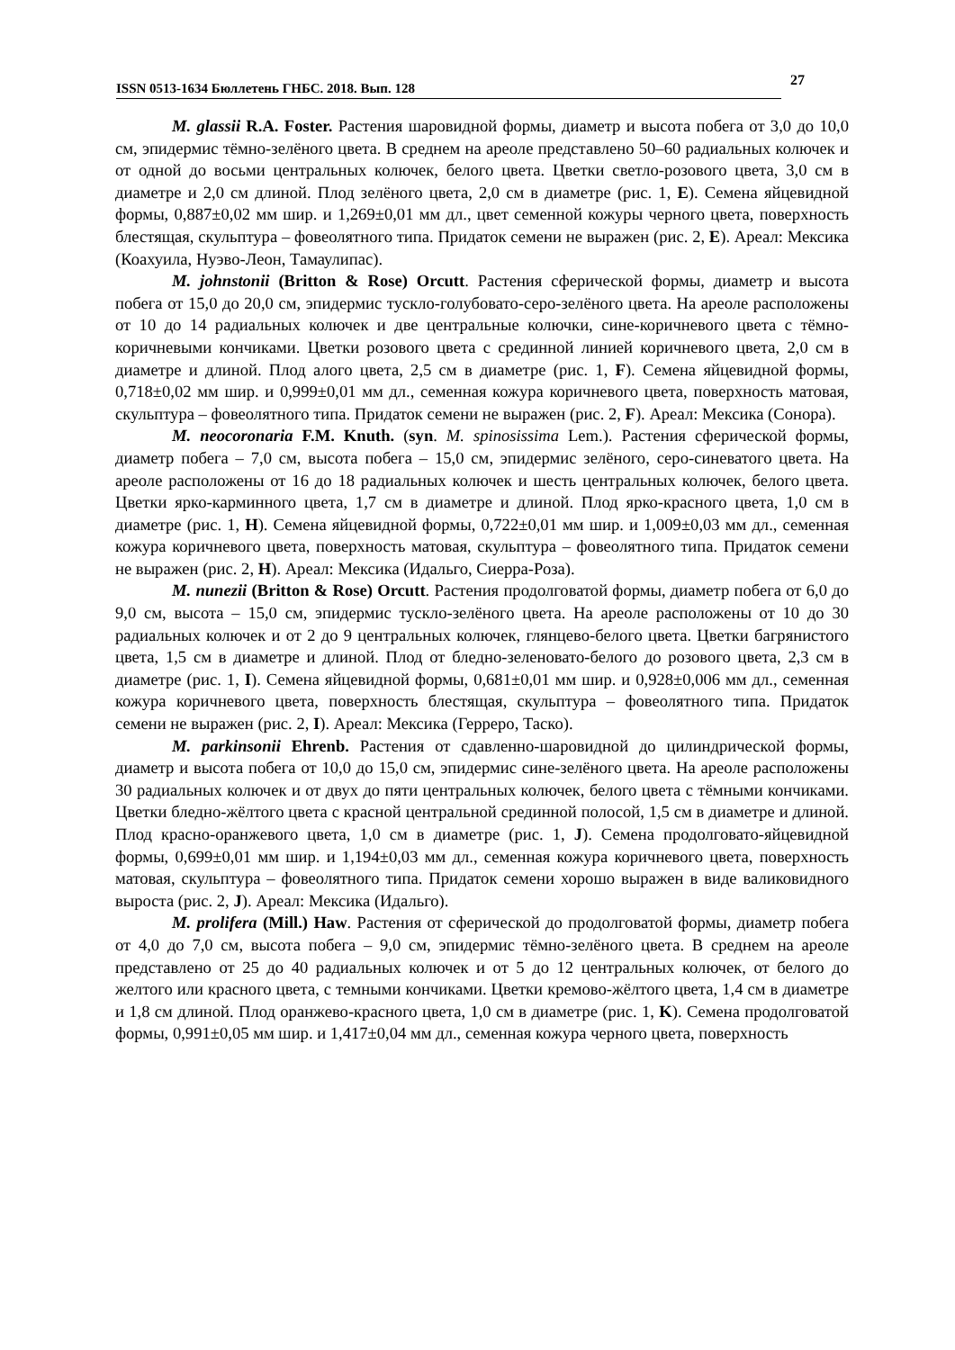ISSN 0513-1634 Бюллетень ГНБС. 2018. Вып. 128
27
M. glassii R.A. Foster. Растения шаровидной формы, диаметр и высота побега от 3,0 до 10,0 см, эпидермис тёмно-зелёного цвета. В среднем на ареоле представлено 50–60 радиальных колючек и от одной до восьми центральных колючек, белого цвета. Цветки светло-розового цвета, 3,0 см в диаметре и 2,0 см длиной. Плод зелёного цвета, 2,0 см в диаметре (рис. 1, E). Семена яйцевидной формы, 0,887±0,02 мм шир. и 1,269±0,01 мм дл., цвет семенной кожуры черного цвета, поверхность блестящая, скульптура – фовеолятного типа. Придаток семени не выражен (рис. 2, E). Ареал: Мексика (Коахуила, Нуэво-Леон, Тамаулипас).
M. johnstonii (Britton & Rose) Orcutt. Растения сферической формы, диаметр и высота побега от 15,0 до 20,0 см, эпидермис тускло-голубовато-серо-зелёного цвета. На ареоле расположены от 10 до 14 радиальных колючек и две центральные колючки, сине-коричневого цвета с тёмно-коричневыми кончиками. Цветки розового цвета с срединной линией коричневого цвета, 2,0 см в диаметре и длиной. Плод алого цвета, 2,5 см в диаметре (рис. 1, F). Семена яйцевидной формы, 0,718±0,02 мм шир. и 0,999±0,01 мм дл., семенная кожура коричневого цвета, поверхность матовая, скульптура – фовеолятного типа. Придаток семени не выражен (рис. 2, F). Ареал: Мексика (Сонора).
M. neocoronaria F.M. Knuth. (syn. M. spinosissima Lem.). Растения сферической формы, диаметр побега – 7,0 см, высота побега – 15,0 см, эпидермис зелёного, серо-синеватого цвета. На ареоле расположены от 16 до 18 радиальных колючек и шесть центральных колючек, белого цвета. Цветки ярко-карминного цвета, 1,7 см в диаметре и длиной. Плод ярко-красного цвета, 1,0 см в диаметре (рис. 1, H). Семена яйцевидной формы, 0,722±0,01 мм шир. и 1,009±0,03 мм дл., семенная кожура коричневого цвета, поверхность матовая, скульптура – фовеолятного типа. Придаток семени не выражен (рис. 2, H). Ареал: Мексика (Идальго, Сиерра-Роза).
M. nunezii (Britton & Rose) Orcutt. Растения продолговатой формы, диаметр побега от 6,0 до 9,0 см, высота – 15,0 см, эпидермис тускло-зелёного цвета. На ареоле расположены от 10 до 30 радиальных колючек и от 2 до 9 центральных колючек, глянцево-белого цвета. Цветки багрянистого цвета, 1,5 см в диаметре и длиной. Плод от бледно-зеленовато-белого до розового цвета, 2,3 см в диаметре (рис. 1, I). Семена яйцевидной формы, 0,681±0,01 мм шир. и 0,928±0,006 мм дл., семенная кожура коричневого цвета, поверхность блестящая, скульптура – фовеолятного типа. Придаток семени не выражен (рис. 2, I). Ареал: Мексика (Герреро, Таско).
M. parkinsonii Ehrenb. Растения от сдавленно-шаровидной до цилиндрической формы, диаметр и высота побега от 10,0 до 15,0 см, эпидермис сине-зелёного цвета. На ареоле расположены 30 радиальных колючек и от двух до пяти центральных колючек, белого цвета с тёмными кончиками. Цветки бледно-жёлтого цвета с красной центральной срединной полосой, 1,5 см в диаметре и длиной. Плод красно-оранжевого цвета, 1,0 см в диаметре (рис. 1, J). Семена продолговато-яйцевидной формы, 0,699±0,01 мм шир. и 1,194±0,03 мм дл., семенная кожура коричневого цвета, поверхность матовая, скульптура – фовеолятного типа. Придаток семени хорошо выражен в виде валиковидного выроста (рис. 2, J). Ареал: Мексика (Идальго).
M. prolifera (Mill.) Haw. Растения от сферической до продолговатой формы, диаметр побега от 4,0 до 7,0 см, высота побега – 9,0 см, эпидермис тёмно-зелёного цвета. В среднем на ареоле представлено от 25 до 40 радиальных колючек и от 5 до 12 центральных колючек, от белого до желтого или красного цвета, с темными кончиками. Цветки кремово-жёлтого цвета, 1,4 см в диаметре и 1,8 см длиной. Плод оранжево-красного цвета, 1,0 см в диаметре (рис. 1, K). Семена продолговатой формы, 0,991±0,05 мм шир. и 1,417±0,04 мм дл., семенная кожура черного цвета, поверхность